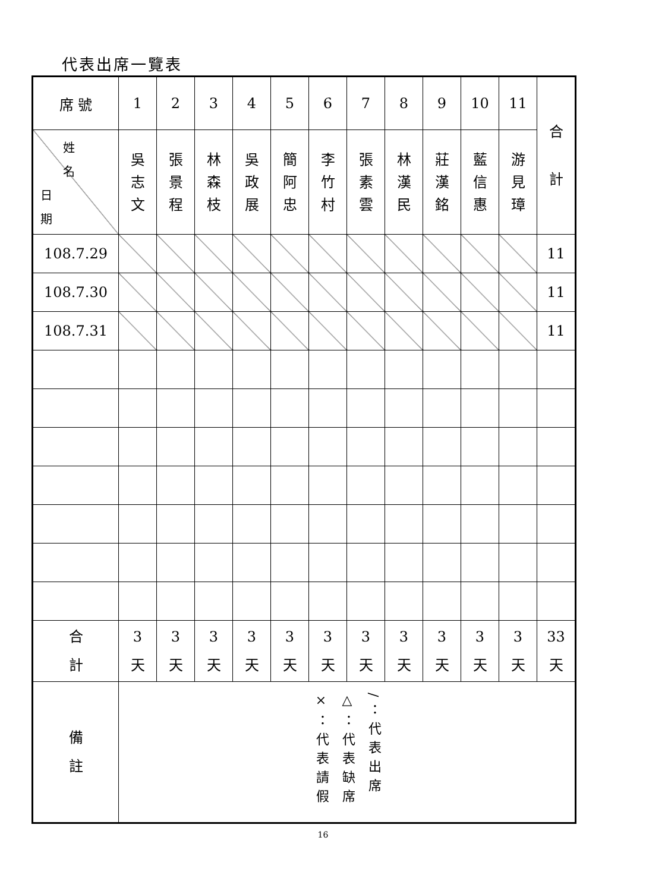代表出席一覽表
| 席 號 | 1 | 2 | 3 | 4 | 5 | 6 | 7 | 8 | 9 | 10 | 11 | 合 計 |
| 姓 名 日 期 | 吳 志 文 | 張 景 程 | 林 森 枝 | 吳 政 展 | 簡 阿 忠 | 李 竹 村 | 張 素 雲 | 林 漢 民 | 莊 漢 銘 | 藍 信 惠 | 游 見 璋 | |
| 108.7.29 | | | | | | | | | | | | 11 |
| 108.7.30 | | | | | | | | | | | | 11 |
| 108.7.31 | | | | | | | | | | | | 11 |
| 合 計 | 3 天 | 3 天 | 3 天 | 3 天 | 3 天 | 3 天 | 3 天 | 3 天 | 3 天 | 3 天 | 3 天 | 33 天 |
| 備 註 | ×：代表請假 △：代表缺席 /：代表出席 | | | | | | | | | | | |
16